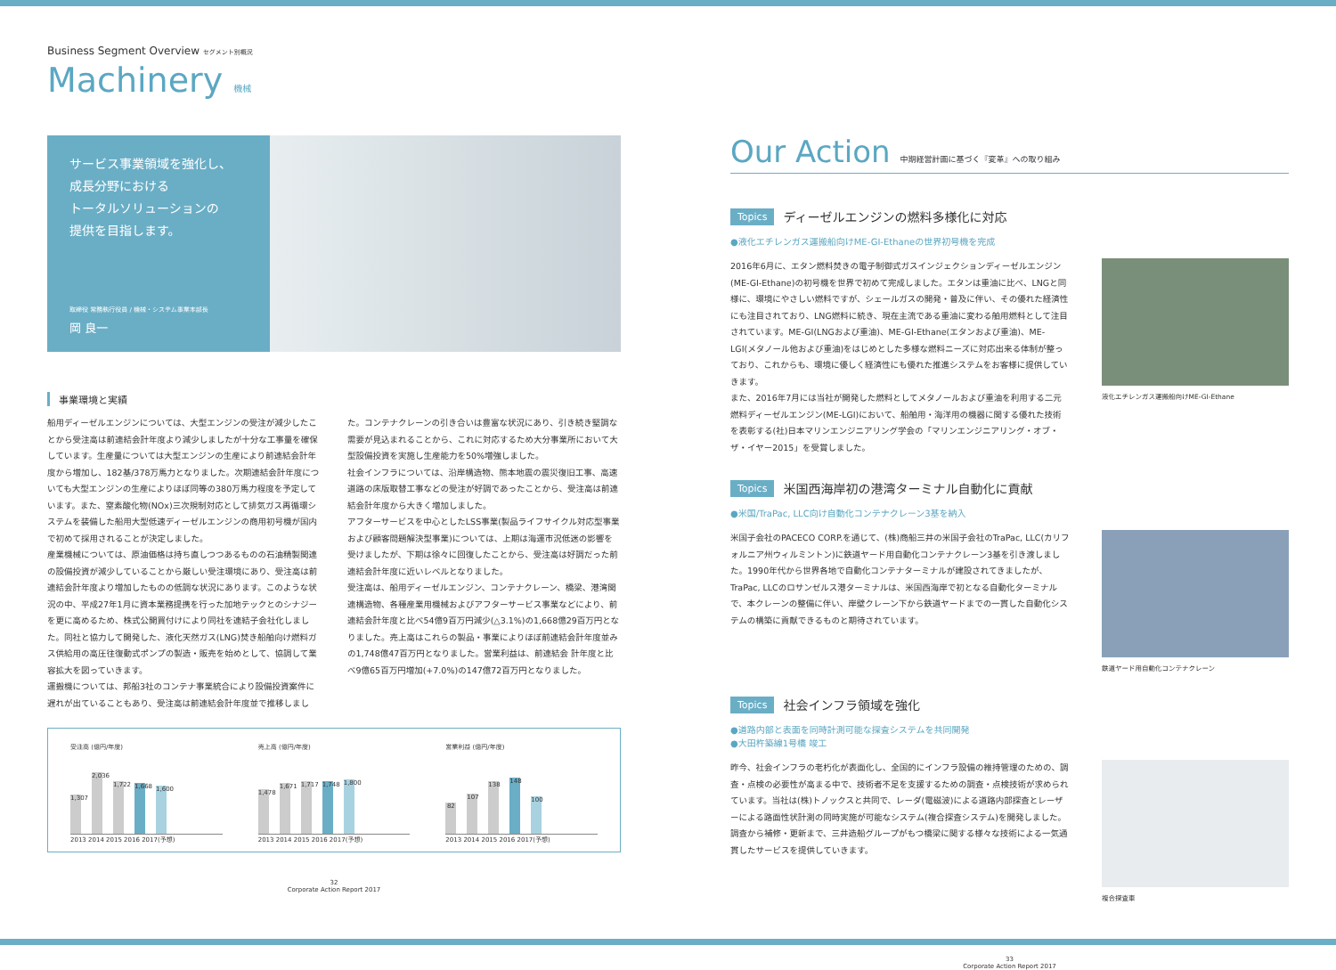Business Segment Overview セグメント別概況
Machinery 機械
サービス事業領域を強化し、
成長分野における
トータルソリューションの
提供を目指します。
取締役 常務執行役員 / 機械・システム事業本部長
岡 良一
事業環境と実績
船用ディーゼルエンジンについては、大型エンジンの受注が減少したことから受注高は前連結会計年度より減少しましたが十分な工事量を確保しています。生産量については大型エンジンの生産により前連結会計年度から増加し、182基/378万馬力となりました。次期連結会計年度についても大型エンジンの生産によりほぼ同等の380万馬力程度を予定しています。また、窒素酸化物(NOx)三次規制対応として排気ガス再循環システムを装備した船用大型低速ディーゼルエンジンの商用初号機が国内で初めて採用されることが決定しました。
産業機械については、原油価格は持ち直しつつあるものの石油精製関連の設備投資が減少していることから厳しい受注環境にあり、受注高は前連結会計年度より増加したものの低調な状況にあります。このような状況の中、平成27年1月に資本業務提携を行った加地テックとのシナジーを更に高めるため、株式公開買付けにより同社を連結子会社化しました。同社と協力して開発した、液化天然ガス(LNG)焚き船舶向け燃料ガス供給用の高圧往復動式ポンプの製造・販売を始めとして、協調して業容拡大を図っていきます。
運搬機については、邦船3社のコンテナ事業統合により設備投資案件に遅れが出ていることもあり、受注高は前連結会計年度並で推移しました。コンテナクレーンの引き合いは豊富な状況にあり、引き続き堅調な需要が見込まれることから、これに対応するため大分事業所において大型設備投資を実施し生産能力を50%増強しました。
社会インフラについては、沿岸構造物、熊本地震の震災復旧工事、高速道路の床版取替工事などの受注が好調であったことから、受注高は前連結会計年度から大きく増加しました。
アフターサービスを中心としたLSS事業(製品ライフサイクル対応型事業および顧客問題解決型事業)については、上期は海運市況低迷の影響を受けましたが、下期は徐々に回復したことから、受注高は好調だった前連結会計年度に近いレベルとなりました。
受注高は、船用ディーゼルエンジン、コンテナクレーン、橋梁、港湾関連構造物、各種産業用機械およびアフターサービス事業などにより、前連結会計年度と比べ54億9百万円減少(△3.1%)の1,668億29百万円となりました。売上高はこれらの製品・事業によりほぼ前連結会計年度並みの1,748億47百万円となりました。営業利益は、前連結会 計年度と比べ9億65百万円増加(+7.0%)の147億72百万円となりました。
受注高 (億円/年度)
1,307
2,036
1,722
1,668
1,600
2013 2014 2015 2016 2017(予想)
売上高 (億円/年度)
1,478
1,671
1,717
1,748
1,800
2013 2014 2015 2016 2017(予想)
営業利益 (億円/年度)
82
107
138
148
100
2013 2014 2015 2016 2017(予想)
32
Corporate Action Report 2017
Our Action 中期経営計画に基づく『変革』への取り組み
Topics ディーゼルエンジンの燃料多様化に対応
●液化エチレンガス運搬船向けME-GI-Ethaneの世界初号機を完成
2016年6月に、エタン燃料焚きの電子制御式ガスインジェクションディーゼルエンジン(ME-GI-Ethane)の初号機を世界で初めて完成しました。エタンは重油に比べ、LNGと同様に、環境にやさしい燃料ですが、シェールガスの開発・普及に伴い、その優れた経済性にも注目されており、LNG燃料に続き、現在主流である重油に変わる舶用燃料として注目されています。ME-GI(LNGおよび重油)、ME-GI-Ethane(エタンおよび重油)、ME-LGI(メタノール他および重油)をはじめとした多様な燃料ニーズに対応出来る体制が整っており、これからも、環境に優しく経済性にも優れた推進システムをお客様に提供していきます。
また、2016年7月には当社が開発した燃料としてメタノールおよび重油を利用する二元燃料ディーゼルエンジン(ME-LGI)において、船舶用・海洋用の機器に関する優れた技術を表彰する(社)日本マリンエンジニアリング学会の「マリンエンジニアリング・オブ・ザ・イヤー2015」を受賞しました。
液化エチレンガス運搬船向けME-GI-Ethane
Topics 米国西海岸初の港湾ターミナル自動化に貢献
●米国/TraPac, LLC向け自動化コンテナクレーン3基を納入
米国子会社のPACECO CORP.を通じて、(株)商船三井の米国子会社のTraPac, LLC(カリフォルニア州ウィルミントン)に鉄道ヤード用自動化コンテナクレーン3基を引き渡しました。1990年代から世界各地で自動化コンテナターミナルが建設されてきましたが、TraPac, LLCのロサンゼルス港ターミナルは、米国西海岸で初となる自動化ターミナルで、本クレーンの整備に伴い、岸壁クレーン下から鉄道ヤードまでの一貫した自動化システムの構築に貢献できるものと期待されています。
鉄道ヤード用自動化コンテナクレーン
Topics 社会インフラ領域を強化
●道路内部と表面を同時計測可能な探査システムを共同開発
●大田杵築線1号橋 竣工
昨今、社会インフラの老朽化が表面化し、全国的にインフラ設備の維持管理のための、調査・点検の必要性が高まる中で、技術者不足を支援するための調査・点検技術が求められています。当社は(株)トノックスと共同で、レーダ(電磁波)による道路内部探査とレーザーによる路面性状計測の同時実施が可能なシステム(複合探査システム)を開発しました。調査から補修・更新まで、三井造船グループがもつ橋梁に関する様々な技術による一気通貫したサービスを提供していきます。
複合探査車
33
Corporate Action Report 2017